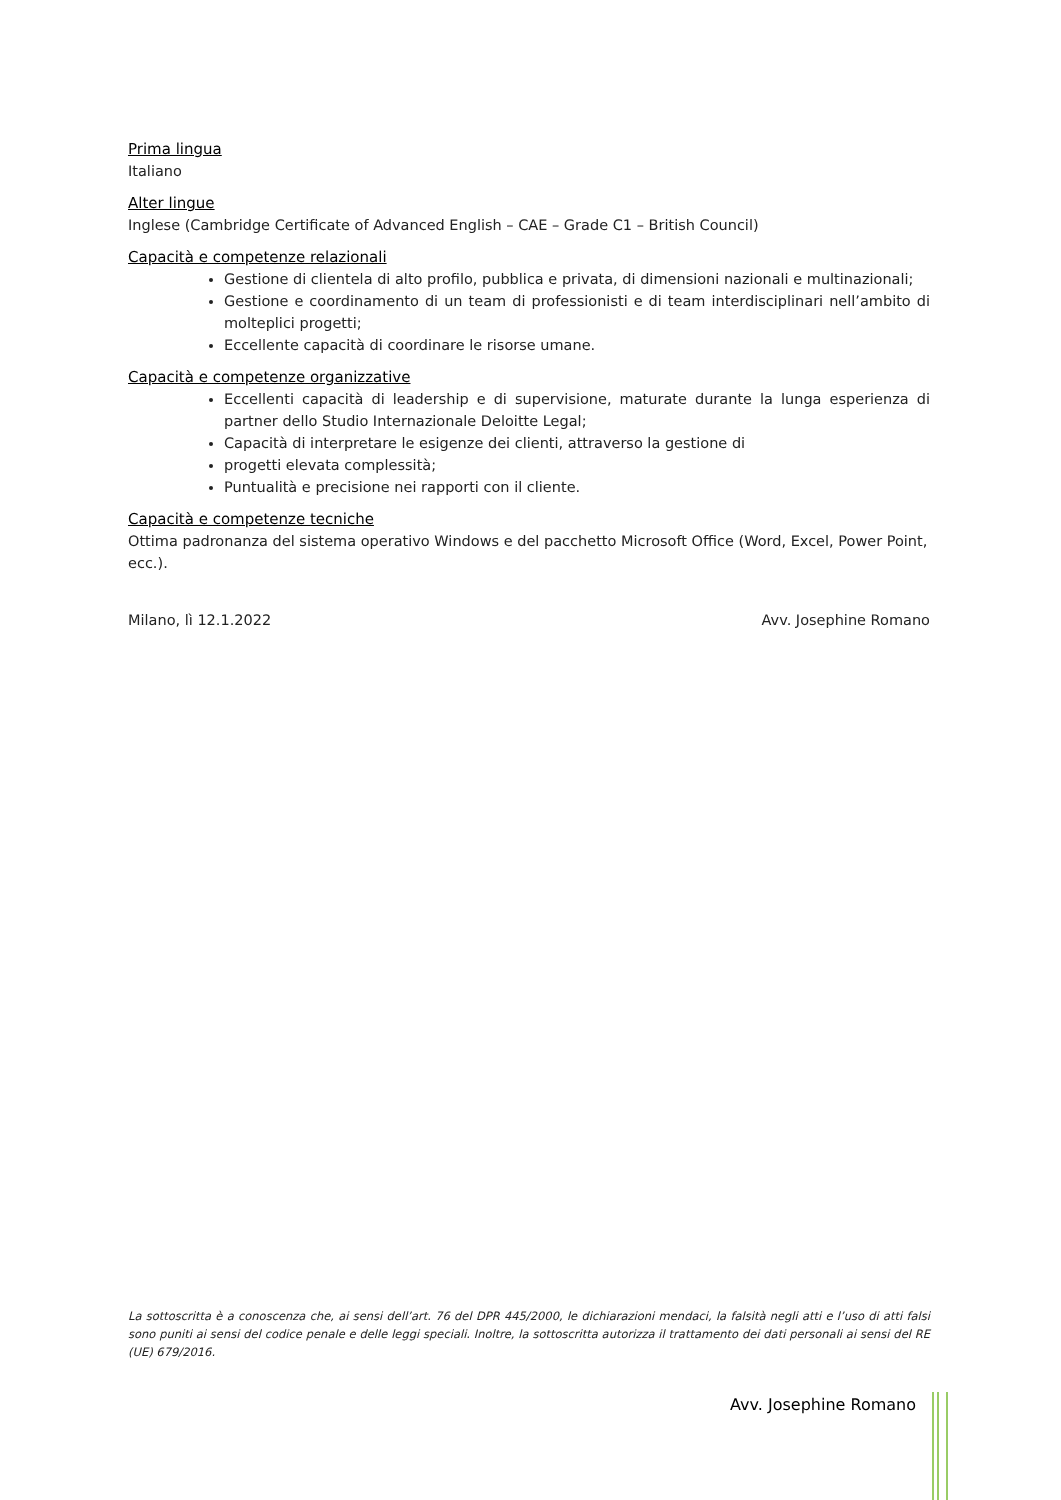Prima lingua
Italiano
Alter lingue
Inglese (Cambridge Certificate of Advanced English – CAE – Grade C1 – British Council)
Capacità e competenze relazionali
Gestione di clientela di alto profilo, pubblica e privata, di dimensioni nazionali e multinazionali;
Gestione e coordinamento di un team di professionisti e di team interdisciplinari nell’ambito di molteplici progetti;
Eccellente capacità di coordinare le risorse umane.
Capacità e competenze organizzative
Eccellenti capacità di leadership e di supervisione, maturate durante la lunga esperienza di partner dello Studio Internazionale Deloitte Legal;
Capacità di interpretare le esigenze dei clienti, attraverso la gestione di
progetti elevata complessità;
Puntualità e precisione nei rapporti con il cliente.
Capacità e competenze tecniche
Ottima padronanza del sistema operativo Windows e del pacchetto Microsoft Office (Word, Excel, Power Point, ecc.).
Milano, lì 12.1.2022 Avv. Josephine Romano
La sottoscritta è a conoscenza che, ai sensi dell’art. 76 del DPR 445/2000, le dichiarazioni mendaci, la falsità negli atti e l’uso di atti falsi sono puniti ai sensi del codice penale e delle leggi speciali. Inoltre, la sottoscritta autorizza il trattamento dei dati personali ai sensi del RE (UE) 679/2016.
Avv. Josephine Romano